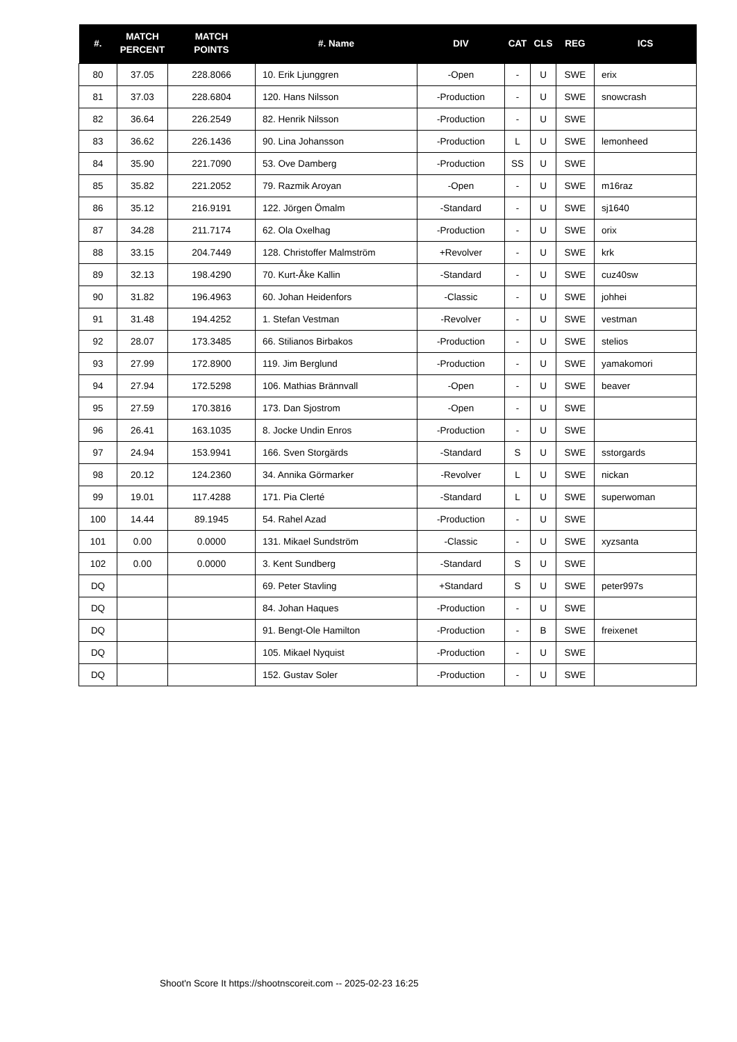| #. | MATCH PERCENT | MATCH POINTS | #. Name | DIV | CAT | CLS | REG | ICS |
| --- | --- | --- | --- | --- | --- | --- | --- | --- |
| 80 | 37.05 | 228.8066 | 10. Erik Ljunggren | -Open | - | U | SWE | erix |
| 81 | 37.03 | 228.6804 | 120. Hans Nilsson | -Production | - | U | SWE | snowcrash |
| 82 | 36.64 | 226.2549 | 82. Henrik Nilsson | -Production | - | U | SWE | |
| 83 | 36.62 | 226.1436 | 90. Lina Johansson | -Production | L | U | SWE | lemonheed |
| 84 | 35.90 | 221.7090 | 53. Ove Damberg | -Production | SS | U | SWE | |
| 85 | 35.82 | 221.2052 | 79. Razmik Aroyan | -Open | - | U | SWE | m16raz |
| 86 | 35.12 | 216.9191 | 122. Jörgen Ömalm | -Standard | - | U | SWE | sj1640 |
| 87 | 34.28 | 211.7174 | 62. Ola Oxelhag | -Production | - | U | SWE | orix |
| 88 | 33.15 | 204.7449 | 128. Christoffer Malmström | +Revolver | - | U | SWE | krk |
| 89 | 32.13 | 198.4290 | 70. Kurt-Åke Kallin | -Standard | - | U | SWE | cuz40sw |
| 90 | 31.82 | 196.4963 | 60. Johan Heidenfors | -Classic | - | U | SWE | johhei |
| 91 | 31.48 | 194.4252 | 1. Stefan Vestman | -Revolver | - | U | SWE | vestman |
| 92 | 28.07 | 173.3485 | 66. Stilianos Birbakos | -Production | - | U | SWE | stelios |
| 93 | 27.99 | 172.8900 | 119. Jim Berglund | -Production | - | U | SWE | yamakomori |
| 94 | 27.94 | 172.5298 | 106. Mathias Brännvall | -Open | - | U | SWE | beaver |
| 95 | 27.59 | 170.3816 | 173. Dan Sjostrom | -Open | - | U | SWE | |
| 96 | 26.41 | 163.1035 | 8. Jocke Undin Enros | -Production | - | U | SWE | |
| 97 | 24.94 | 153.9941 | 166. Sven Storgärds | -Standard | S | U | SWE | sstorgards |
| 98 | 20.12 | 124.2360 | 34. Annika Görmarker | -Revolver | L | U | SWE | nickan |
| 99 | 19.01 | 117.4288 | 171. Pia Clerté | -Standard | L | U | SWE | superwoman |
| 100 | 14.44 | 89.1945 | 54. Rahel Azad | -Production | - | U | SWE | |
| 101 | 0.00 | 0.0000 | 131. Mikael Sundström | -Classic | - | U | SWE | xyzsanta |
| 102 | 0.00 | 0.0000 | 3. Kent Sundberg | -Standard | S | U | SWE | |
| DQ | | | 69. Peter Stavling | +Standard | S | U | SWE | peter997s |
| DQ | | | 84. Johan Haques | -Production | - | U | SWE | |
| DQ | | | 91. Bengt-Ole Hamilton | -Production | - | B | SWE | freixenet |
| DQ | | | 105. Mikael Nyquist | -Production | - | U | SWE | |
| DQ | | | 152. Gustav Soler | -Production | - | U | SWE | |
Shoot'n Score It https://shootnscoreit.com -- 2025-02-23 16:25